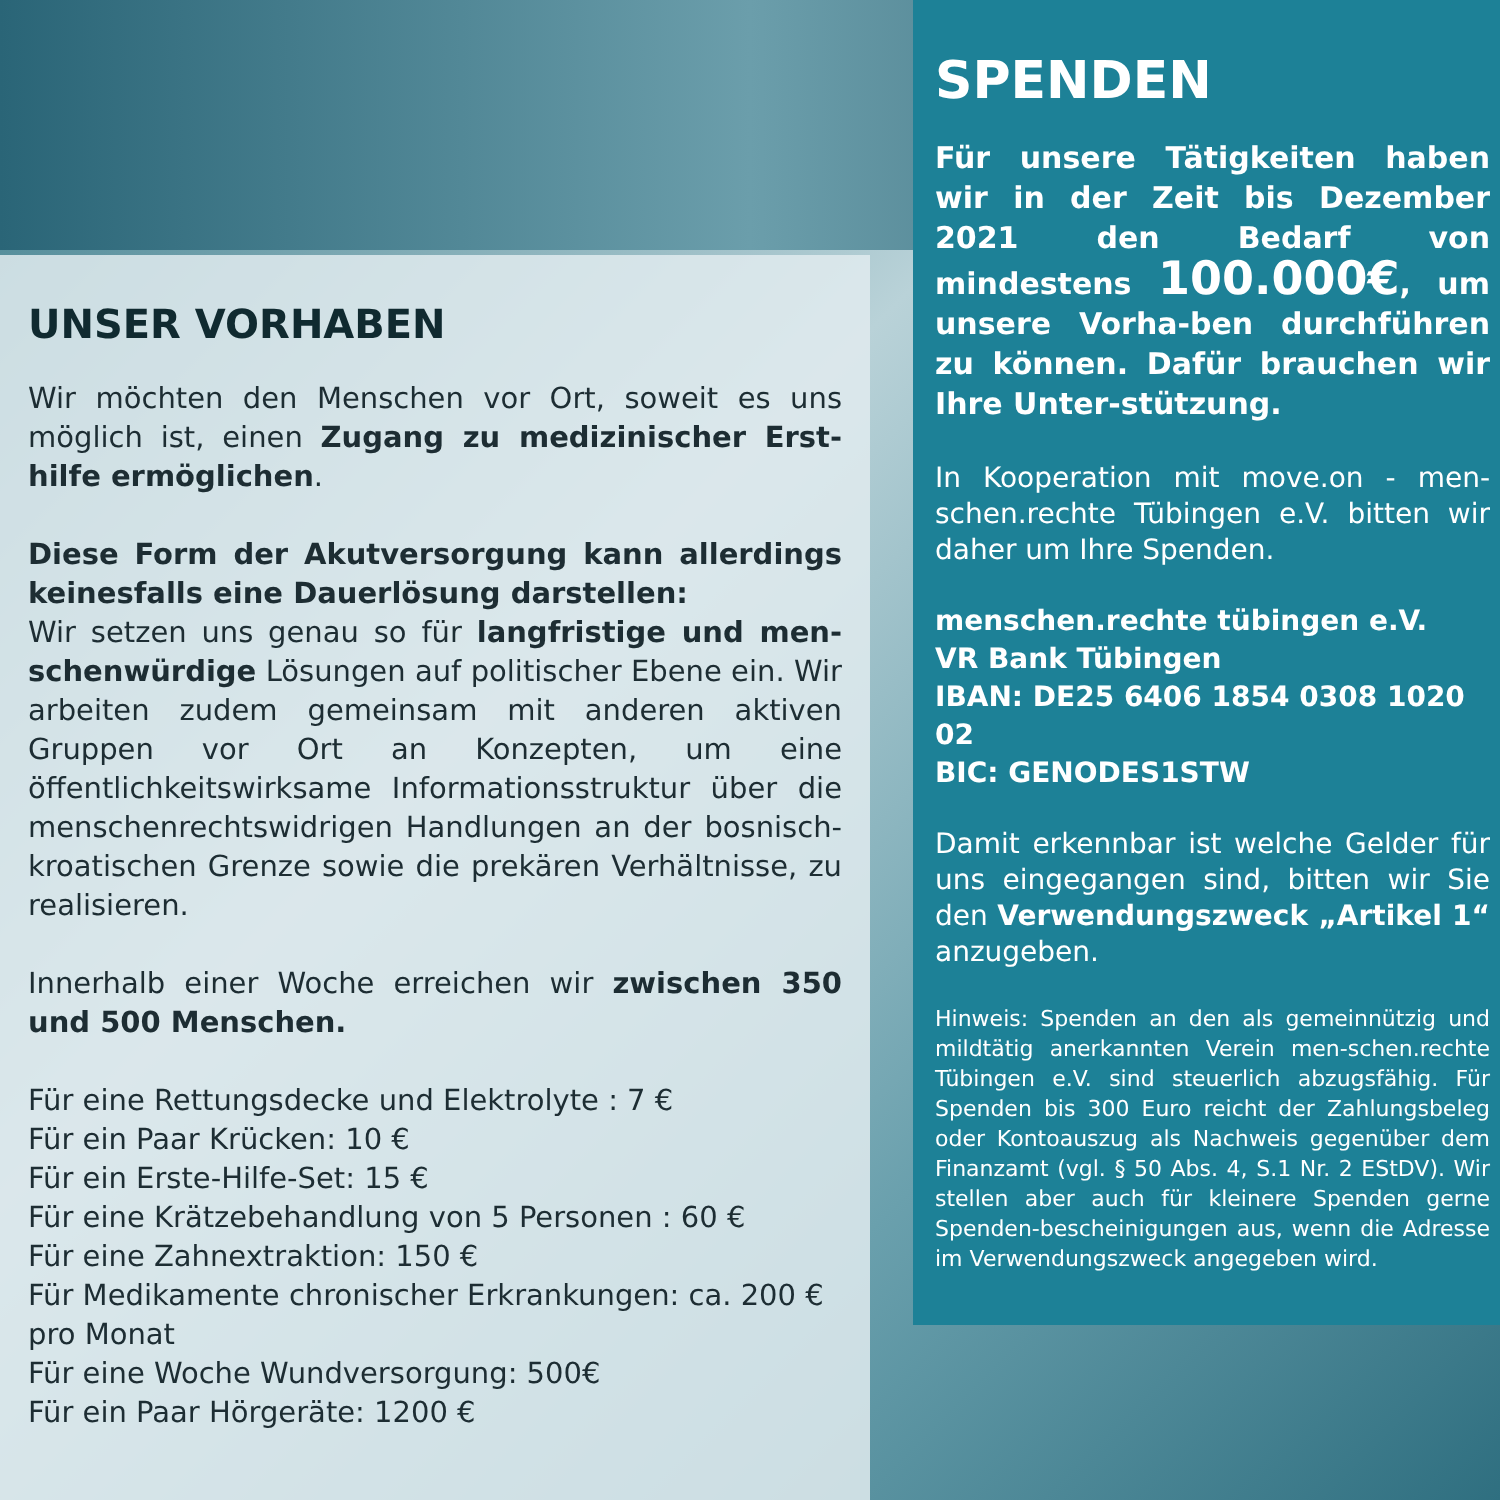UNSER VORHABEN
Wir möchten den Menschen vor Ort, soweit es uns möglich ist, einen Zugang zu medizinischer Erst-hilfe ermöglichen.
Diese Form der Akutversorgung kann allerdings keinesfalls eine Dauerlösung darstellen:
Wir setzen uns genau so für langfristige und men-schenwürdige Lösungen auf politischer Ebene ein. Wir arbeiten zudem gemeinsam mit anderen aktiven Gruppen vor Ort an Konzepten, um eine öffentlichkeitswirksame Informationsstruktur über die menschenrechtswidrigen Handlungen an der bosnisch-kroatischen Grenze sowie die prekären Verhältnisse, zu realisieren.
Innerhalb einer Woche erreichen wir zwischen 350 und 500 Menschen.
Für eine Rettungsdecke und Elektrolyte : 7 €
Für ein Paar Krücken: 10 €
Für ein Erste-Hilfe-Set: 15 €
Für eine Krätzebehandlung von 5 Personen : 60 €
Für eine Zahnextraktion: 150 €
Für Medikamente chronischer Erkrankungen: ca. 200 € pro Monat
Für eine Woche Wundversorgung: 500€
Für ein Paar Hörgeräte: 1200 €
SPENDEN
Für unsere Tätigkeiten haben wir in der Zeit bis Dezember 2021 den Bedarf von mindestens 100.000€, um unsere Vorha-ben durchführen zu können. Dafür brauchen wir Ihre Unter-stützung.
In Kooperation mit move.on - men-schen.rechte Tübingen e.V. bitten wir daher um Ihre Spenden.
menschen.rechte tübingen e.V.
VR Bank Tübingen
IBAN: DE25 6406 1854 0308 1020 02
BIC: GENODES1STW
Damit erkennbar ist welche Gelder für uns eingegangen sind, bitten wir Sie den Verwendungszweck „Artikel 1“ anzugeben.
Hinweis: Spenden an den als gemeinnützig und mildtätig anerkannten Verein men-schen.rechte Tübingen e.V. sind steuerlich abzugsfähig. Für Spenden bis 300 Euro reicht der Zahlungsbeleg oder Kontoauszug als Nachweis gegenüber dem Finanzamt (vgl. § 50 Abs. 4, S.1 Nr. 2 EStDV). Wir stellen aber auch für kleinere Spenden gerne Spenden-bescheinigungen aus, wenn die Adresse im Verwendungszweck angegeben wird.